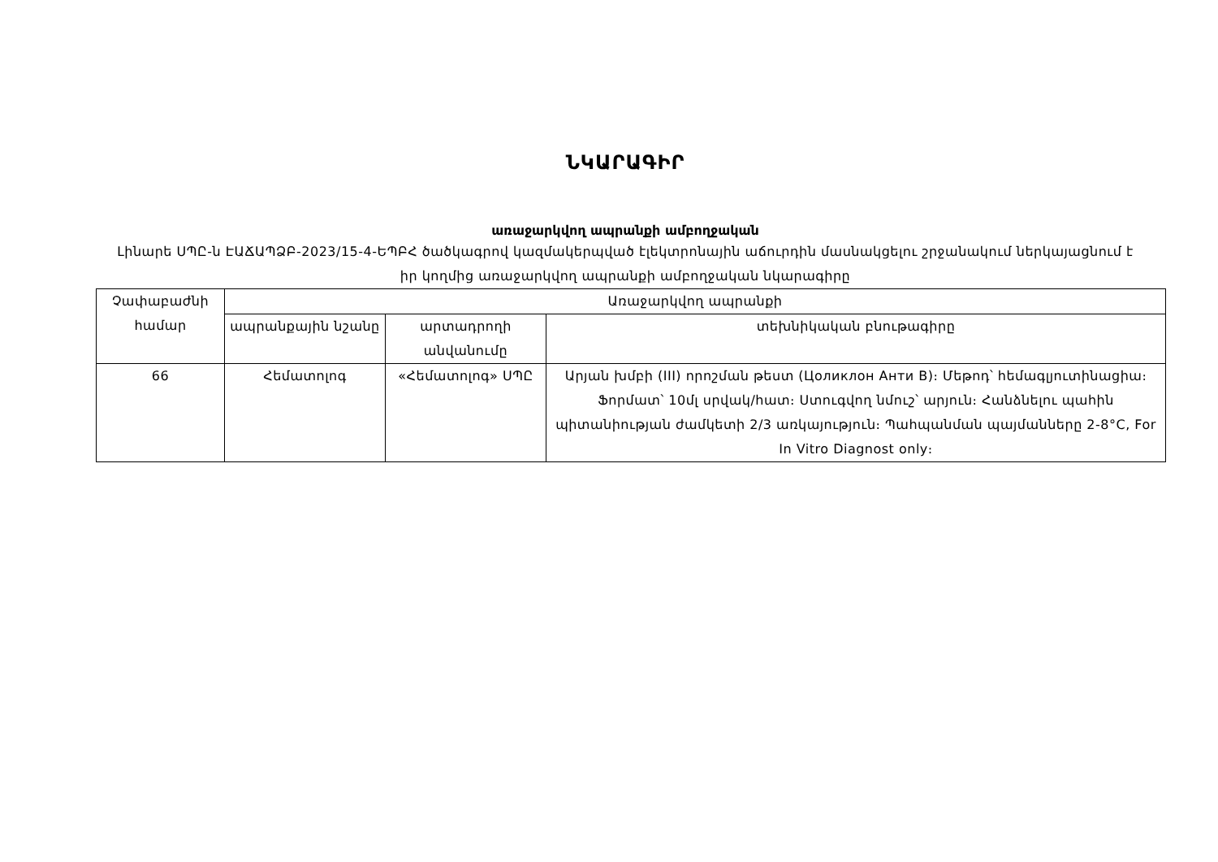ՆԿԱՐԱԳԻՐ
առաջարկվող ապրանքի ամբողջական
Լինարե ՍՊԸ-ն ԷԱՃԱՊՁԲ-2023/15-4-ԵՊԲՀ ծածկագրով կազմակերպված էլեկտրոնային աճուրդին մասնակցելու շրջանակում ներկայացնում է իր կողմից առաջարկվող ապրանքի ամբողջական նկարագիրը
| Չափաբաժնի համար | Առաջարկվող ապրանքի | | |
| --- | --- | --- | --- |
| | ապրանքային նշանը | արտադրողի անվանումը | տեխնիկական բնութագիրը |
| 66 | Հեմատոլոգ | «Հեմատոլոգ» ՍՊԸ | Արյան խմբի (III) որոշման թեստ (Цоликлон Анти B)։ Մեթոդ՝ հեմագլյուտինացիա։ Ֆորմատ՝ 10մլ սրվակ/հատ։ Ստուգվող նմուշ՝ արյուն։ Հանձնելու պահին պիտանիության ժամկետի 2/3 առկայություն։ Պահպանման պայմանները 2-8°C, For In Vitro Diagnost only։ |